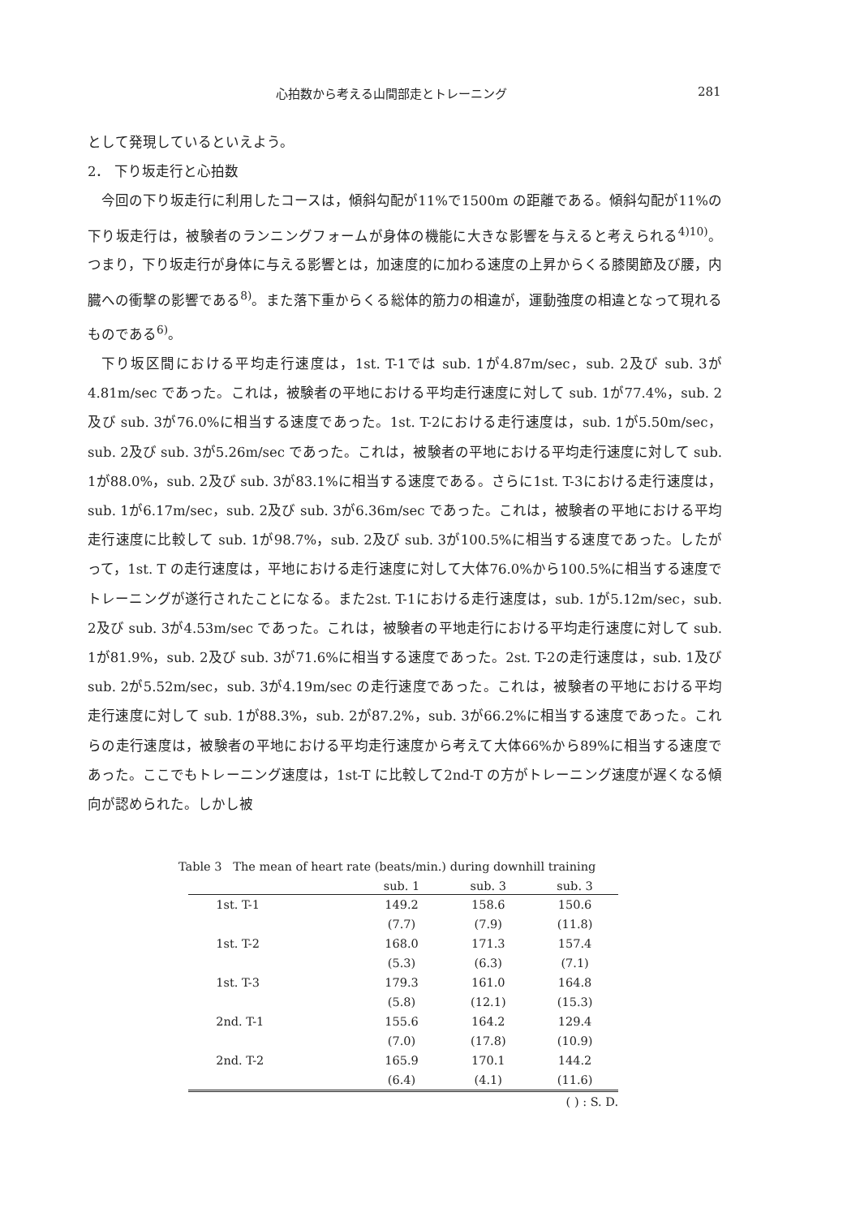心拍数から考える山間部走とトレーニング 281
として発現しているといえよう。
2． 下り坂走行と心拍数
今回の下り坂走行に利用したコースは，傾斜勾配が11%で1500m の距離である。傾斜勾配が11%の下り坂走行は，被験者のランニングフォームが身体の機能に大きな影響を与えると考えられる<sup>4)10)</sup>。つまり，下り坂走行が身体に与える影響とは，加速度的に加わる速度の上昇からくる膝関節及び腰，内臓への衝撃の影響である<sup>8)</sup>。また落下重からくる総体的筋力の相違が，運動強度の相違となって現れるものである<sup>6)</sup>。
下り坂区間における平均走行速度は，1st. T-1では sub. 1が4.87m/sec，sub. 2及び sub. 3が4.81m/sec であった。これは，被験者の平地における平均走行速度に対して sub. 1が77.4%，sub. 2及び sub. 3が76.0%に相当する速度であった。1st. T-2における走行速度は，sub. 1が5.50m/sec，sub. 2及び sub. 3が5.26m/sec であった。これは，被験者の平地における平均走行速度に対して sub. 1が88.0%，sub. 2及び sub. 3が83.1%に相当する速度である。さらに1st. T-3における走行速度は，sub. 1が6.17m/sec，sub. 2及び sub. 3が6.36m/sec であった。これは，被験者の平地における平均走行速度に比較して sub. 1が98.7%，sub. 2及び sub. 3が100.5%に相当する速度であった。したがって，1st. T の走行速度は，平地における走行速度に対して大体76.0%から100.5%に相当する速度でトレーニングが遂行されたことになる。また2st. T-1における走行速度は，sub. 1が5.12m/sec，sub. 2及び sub. 3が4.53m/sec であった。これは，被験者の平地走行における平均走行速度に対して sub. 1が81.9%，sub. 2及び sub. 3が71.6%に相当する速度であった。2st. T-2の走行速度は，sub. 1及び sub. 2が5.52m/sec，sub. 3が4.19m/sec の走行速度であった。これは，被験者の平地における平均走行速度に対して sub. 1が88.3%，sub. 2が87.2%，sub. 3が66.2%に相当する速度であった。これらの走行速度は，被験者の平地における平均走行速度から考えて大体66%から89%に相当する速度であった。ここでもトレーニング速度は，1st-T に比較して2nd-T の方がトレーニング速度が遅くなる傾向が認められた。しかし被
Table 3 The mean of heart rate (beats/min.) during downhill training
| | sub. 1 | sub. 3 | sub. 3 |
| --- | --- | --- | --- |
| 1st. T-1 | 149.2 | 158.6 | 150.6 |
| | (7.7) | (7.9) | (11.8) |
| 1st. T-2 | 168.0 | 171.3 | 157.4 |
| | (5.3) | (6.3) | (7.1) |
| 1st. T-3 | 179.3 | 161.0 | 164.8 |
| | (5.8) | (12.1) | (15.3) |
| 2nd. T-1 | 155.6 | 164.2 | 129.4 |
| | (7.0) | (17.8) | (10.9) |
| 2nd. T-2 | 165.9 | 170.1 | 144.2 |
| | (6.4) | (4.1) | (11.6) |
( ) : S. D.